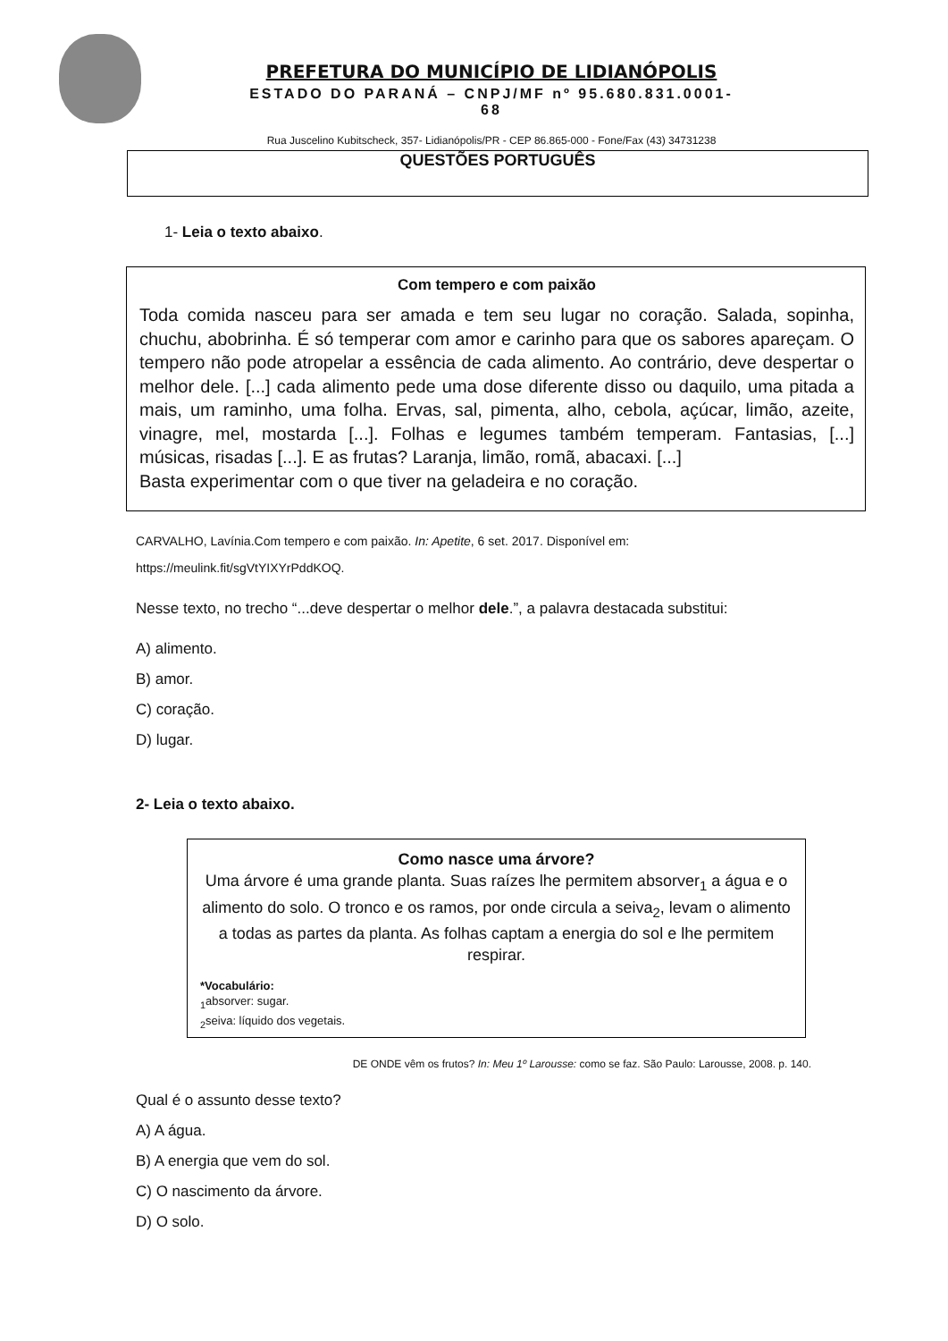PREFETURA DO MUNICÍPIO DE LIDIANÓPOLIS
ESTADO DO PARANÁ – CNPJ/MF nº 95.680.831.0001-68
Rua Juscelino Kubitscheck, 357- Lidianópolis/PR - CEP 86.865-000 - Fone/Fax (43) 34731238
QUESTÕES PORTUGUÊS
1- Leia o texto abaixo.
Com tempero e com paixão
Toda comida nasceu para ser amada e tem seu lugar no coração. Salada, sopinha, chuchu, abobrinha. É só temperar com amor e carinho para que os sabores apareçam. O tempero não pode atropelar a essência de cada alimento. Ao contrário, deve despertar o melhor dele. [...] cada alimento pede uma dose diferente disso ou daquilo, uma pitada a mais, um raminho, uma folha. Ervas, sal, pimenta, alho, cebola, açúcar, limão, azeite, vinagre, mel, mostarda [...]. Folhas e legumes também temperam. Fantasias, [...] músicas, risadas [...]. E as frutas? Laranja, limão, romã, abacaxi. [...]
Basta experimentar com o que tiver na geladeira e no coração.
CARVALHO, Lavínia.Com tempero e com paixão. In: Apetite, 6 set. 2017. Disponível em: https://meulink.fit/sgVtYIXYrPddKOQ.
Nesse texto, no trecho “...deve despertar o melhor dele.”, a palavra destacada substitui:
A) alimento.
B) amor.
C) coração.
D) lugar.
2- Leia o texto abaixo.
Como nasce uma árvore?
Uma árvore é uma grande planta. Suas raízes lhe permitem absorver<sub>1</sub> a água e o alimento do solo. O tronco e os ramos, por onde circula a seiva<sub>2</sub>, levam o alimento a todas as partes da planta. As folhas captam a energia do sol e lhe permitem respirar.
*Vocabulário:
<sub>1</sub>absorver: sugar.
<sub>2</sub>seiva: líquido dos vegetais.
DE ONDE vêm os frutos? In: Meu 1º Larousse: como se faz. São Paulo: Larousse, 2008. p. 140.
Qual é o assunto desse texto?
A) A água.
B) A energia que vem do sol.
C) O nascimento da árvore.
D) O solo.